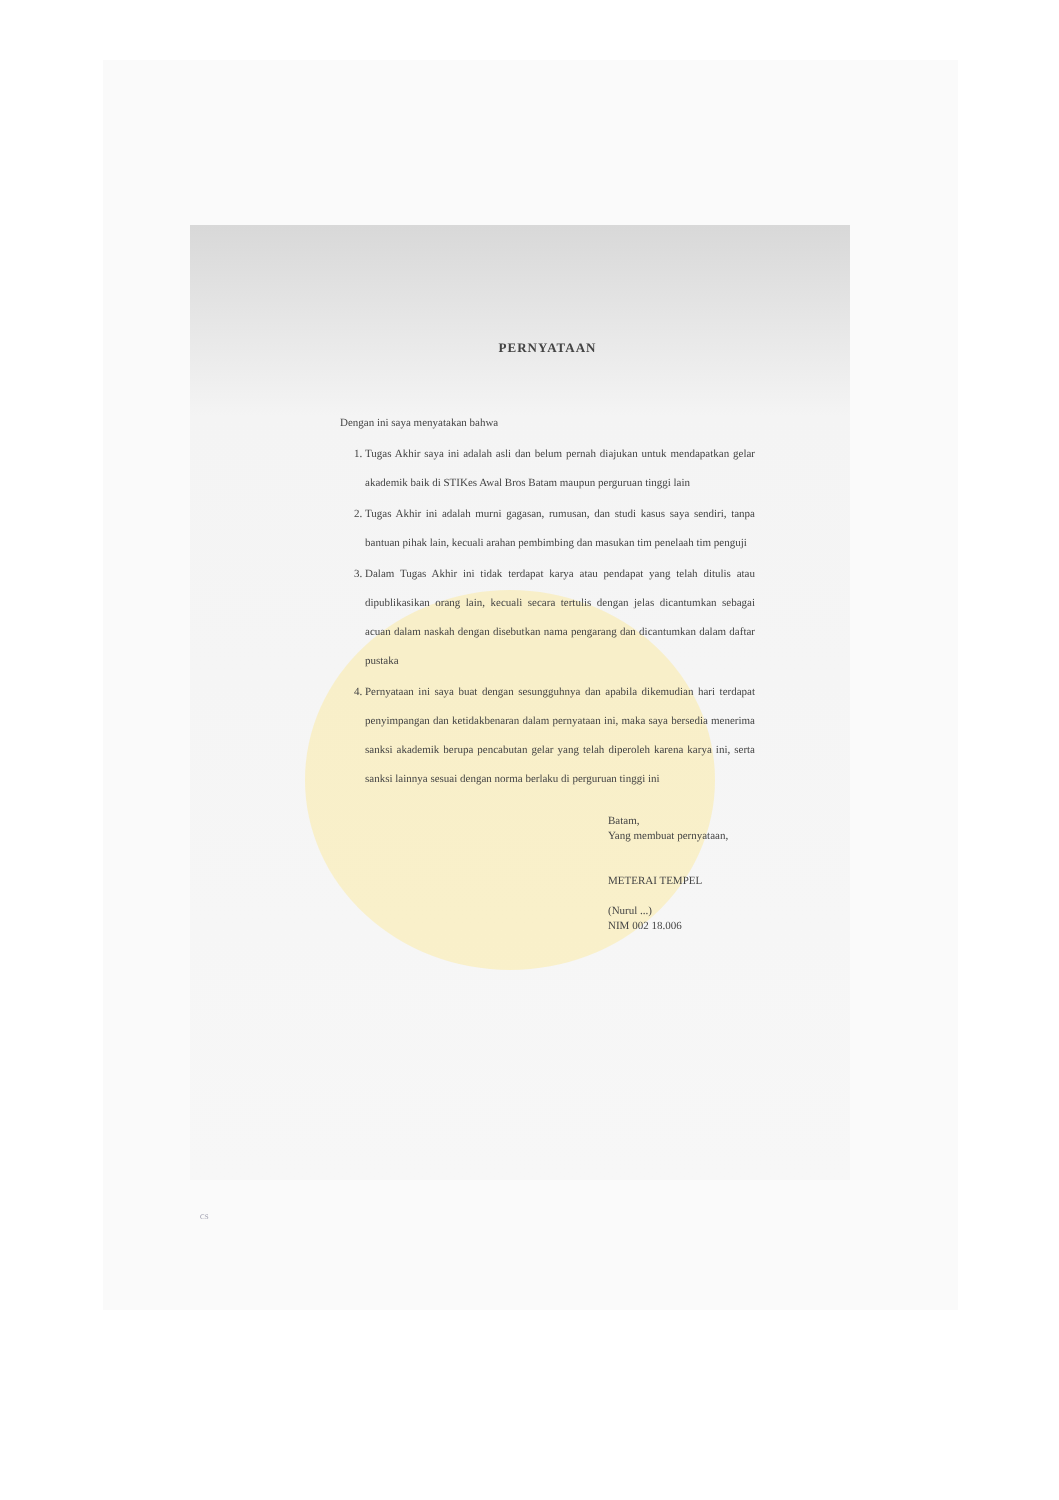PERNYATAAN
Dengan ini saya menyatakan bahwa
1. Tugas Akhir saya ini adalah asli dan belum pernah diajukan untuk mendapatkan gelar akademik baik di STIKes Awal Bros Batam maupun perguruan tinggi lain
2. Tugas Akhir ini adalah murni gagasan, rumusan, dan studi kasus saya sendiri, tanpa bantuan pihak lain, kecuali arahan pembimbing dan masukan tim penelaah tim penguji
3. Dalam Tugas Akhir ini tidak terdapat karya atau pendapat yang telah ditulis atau dipublikasikan orang lain, kecuali secara tertulis dengan jelas dicantumkan sebagai acuan dalam naskah dengan disebutkan nama pengarang dan dicantumkan dalam daftar pustaka
4. Pernyataan ini saya buat dengan sesungguhnya dan apabila dikemudian hari terdapat penyimpangan dan ketidakbenaran dalam pernyataan ini, maka saya bersedia menerima sanksi akademik berupa pencabutan gelar yang telah diperoleh karena karya ini, serta sanksi lainnya sesuai dengan norma berlaku di perguruan tinggi ini
Batam,
Yang membuat pernyataan,
METERAI TEMPEL
(Nurul ...)
NIM 002 18.006
CS